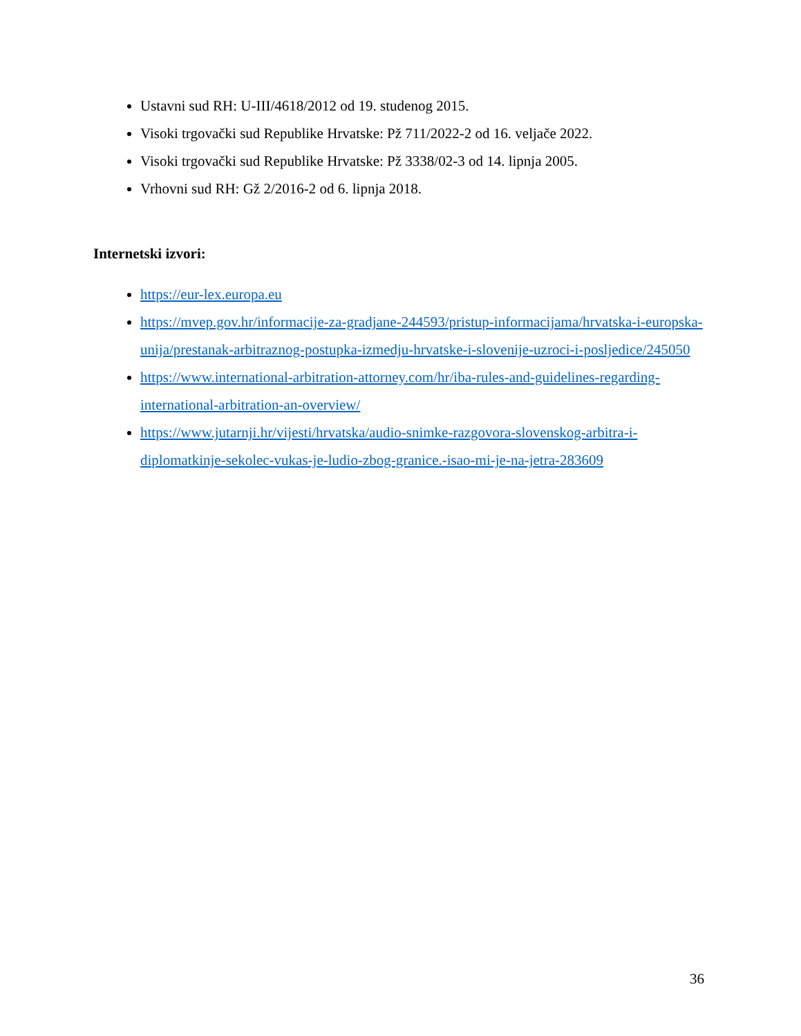Ustavni sud RH: U-III/4618/2012 od 19. studenog 2015.
Visoki trgovački sud Republike Hrvatske: Pž 711/2022-2 od 16. veljače 2022.
Visoki trgovački sud Republike Hrvatske: Pž 3338/02-3 od 14. lipnja 2005.
Vrhovni sud RH: Gž 2/2016-2 od 6. lipnja 2018.
Internetski izvori:
https://eur-lex.europa.eu
https://mvep.gov.hr/informacije-za-gradjane-244593/pristup-informacijama/hrvatska-i-europska-unija/prestanak-arbitraznog-postupka-izmedju-hrvatske-i-slovenije-uzroci-i-posljedice/245050
https://www.international-arbitration-attorney.com/hr/iba-rules-and-guidelines-regarding-international-arbitration-an-overview/
https://www.jutarnji.hr/vijesti/hrvatska/audio-snimke-razgovora-slovenskog-arbitra-i-diplomatkinje-sekolec-vukas-je-ludio-zbog-granice.-isao-mi-je-na-jetra-283609
36